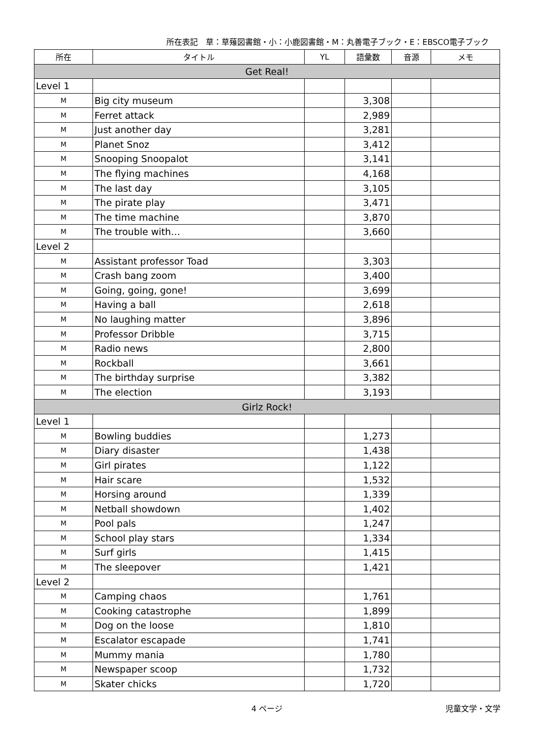所在表記　草：草薙図書館・小：小鹿図書館・M：丸善電子ブック・E：EBSCO電子ブック
| 所在 | タイトル | YL | 語彙数 | 音源 | メモ |
| --- | --- | --- | --- | --- | --- |
| Get Real! | | | | | |
| Level 1 | | | | | |
| M | Big city museum | | 3,308 | | |
| M | Ferret attack | | 2,989 | | |
| M | Just another day | | 3,281 | | |
| M | Planet Snoz | | 3,412 | | |
| M | Snooping Snoopalot | | 3,141 | | |
| M | The flying machines | | 4,168 | | |
| M | The last day | | 3,105 | | |
| M | The pirate play | | 3,471 | | |
| M | The time machine | | 3,870 | | |
| M | The trouble with… | | 3,660 | | |
| Level 2 | | | | | |
| M | Assistant professor Toad | | 3,303 | | |
| M | Crash bang zoom | | 3,400 | | |
| M | Going, going, gone! | | 3,699 | | |
| M | Having a ball | | 2,618 | | |
| M | No laughing matter | | 3,896 | | |
| M | Professor Dribble | | 3,715 | | |
| M | Radio news | | 2,800 | | |
| M | Rockball | | 3,661 | | |
| M | The birthday surprise | | 3,382 | | |
| M | The election | | 3,193 | | |
| Girlz Rock! | | | | | |
| Level 1 | | | | | |
| M | Bowling buddies | | 1,273 | | |
| M | Diary disaster | | 1,438 | | |
| M | Girl pirates | | 1,122 | | |
| M | Hair scare | | 1,532 | | |
| M | Horsing around | | 1,339 | | |
| M | Netball showdown | | 1,402 | | |
| M | Pool pals | | 1,247 | | |
| M | School play stars | | 1,334 | | |
| M | Surf girls | | 1,415 | | |
| M | The sleepover | | 1,421 | | |
| Level 2 | | | | | |
| M | Camping chaos | | 1,761 | | |
| M | Cooking catastrophe | | 1,899 | | |
| M | Dog on the loose | | 1,810 | | |
| M | Escalator escapade | | 1,741 | | |
| M | Mummy mania | | 1,780 | | |
| M | Newspaper scoop | | 1,732 | | |
| M | Skater chicks | | 1,720 | | |
4 ページ
児童文学・文学